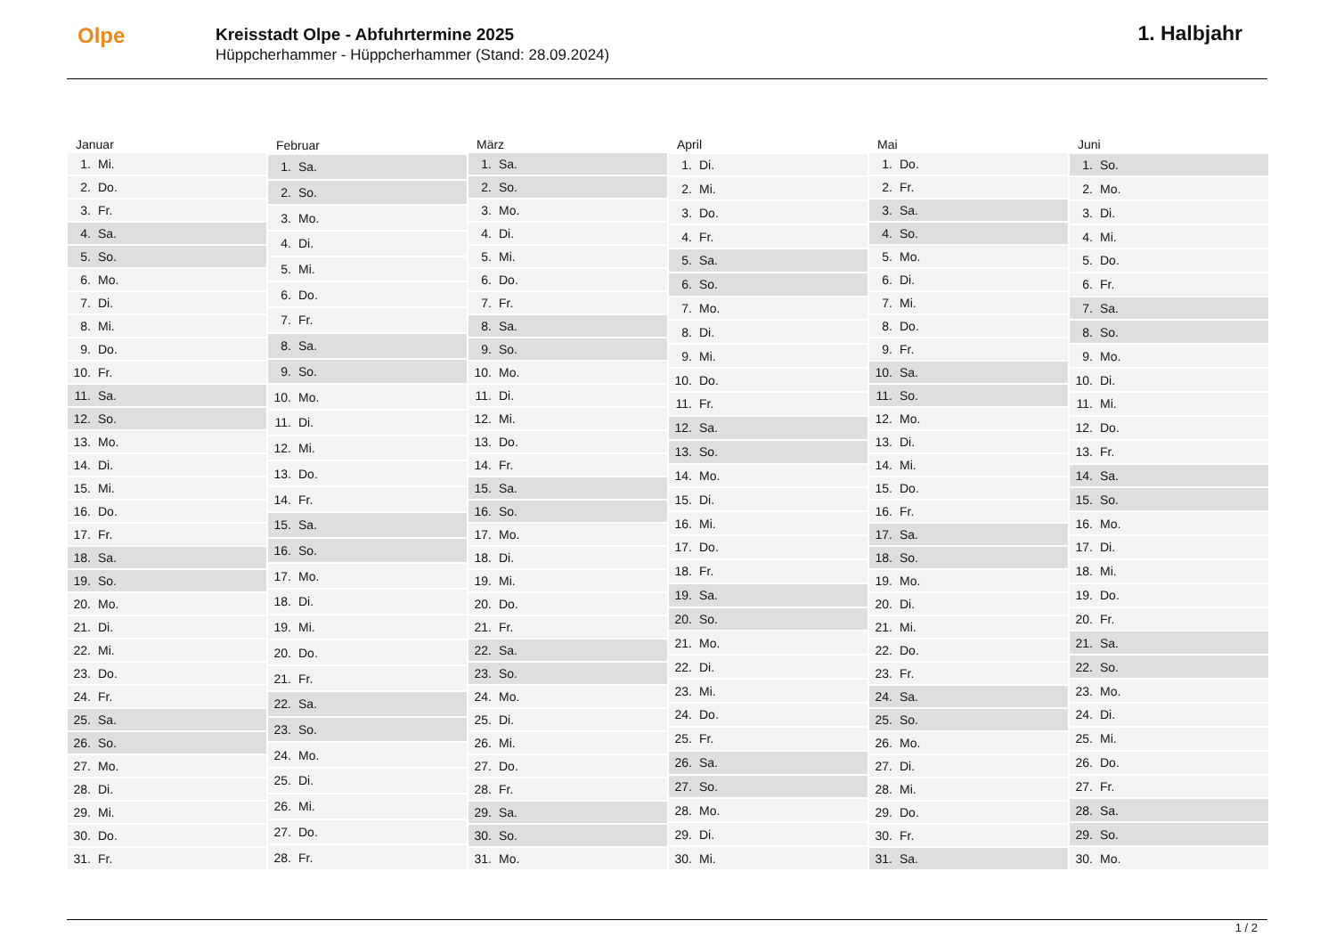Olpe
Kreisstadt Olpe - Abfuhrtermine 2025
Hüppcherhammer - Hüppcherhammer (Stand: 28.09.2024)
1. Halbjahr
| Januar | |
| --- | --- |
| 1. | Mi. |
| 2. | Do. |
| 3. | Fr. |
| 4. | Sa. |
| 5. | So. |
| 6. | Mo. |
| 7. | Di. |
| 8. | Mi. |
| 9. | Do. |
| 10. | Fr. |
| 11. | Sa. |
| 12. | So. |
| 13. | Mo. |
| 14. | Di. |
| 15. | Mi. |
| 16. | Do. |
| 17. | Fr. |
| 18. | Sa. |
| 19. | So. |
| 20. | Mo. |
| 21. | Di. |
| 22. | Mi. |
| 23. | Do. |
| 24. | Fr. |
| 25. | Sa. |
| 26. | So. |
| 27. | Mo. |
| 28. | Di. |
| 29. | Mi. |
| 30. | Do. |
| 31. | Fr. |
| Februar | |
| --- | --- |
| 1. | Sa. |
| 2. | So. |
| 3. | Mo. |
| 4. | Di. |
| 5. | Mi. |
| 6. | Do. |
| 7. | Fr. |
| 8. | Sa. |
| 9. | So. |
| 10. | Mo. |
| 11. | Di. |
| 12. | Mi. |
| 13. | Do. |
| 14. | Fr. |
| 15. | Sa. |
| 16. | So. |
| 17. | Mo. |
| 18. | Di. |
| 19. | Mi. |
| 20. | Do. |
| 21. | Fr. |
| 22. | Sa. |
| 23. | So. |
| 24. | Mo. |
| 25. | Di. |
| 26. | Mi. |
| 27. | Do. |
| 28. | Fr. |
| März | |
| --- | --- |
| 1. | Sa. |
| 2. | So. |
| 3. | Mo. |
| 4. | Di. |
| 5. | Mi. |
| 6. | Do. |
| 7. | Fr. |
| 8. | Sa. |
| 9. | So. |
| 10. | Mo. |
| 11. | Di. |
| 12. | Mi. |
| 13. | Do. |
| 14. | Fr. |
| 15. | Sa. |
| 16. | So. |
| 17. | Mo. |
| 18. | Di. |
| 19. | Mi. |
| 20. | Do. |
| 21. | Fr. |
| 22. | Sa. |
| 23. | So. |
| 24. | Mo. |
| 25. | Di. |
| 26. | Mi. |
| 27. | Do. |
| 28. | Fr. |
| 29. | Sa. |
| 30. | So. |
| 31. | Mo. |
| April | |
| --- | --- |
| 1. | Di. |
| 2. | Mi. |
| 3. | Do. |
| 4. | Fr. |
| 5. | Sa. |
| 6. | So. |
| 7. | Mo. |
| 8. | Di. |
| 9. | Mi. |
| 10. | Do. |
| 11. | Fr. |
| 12. | Sa. |
| 13. | So. |
| 14. | Mo. |
| 15. | Di. |
| 16. | Mi. |
| 17. | Do. |
| 18. | Fr. |
| 19. | Sa. |
| 20. | So. |
| 21. | Mo. |
| 22. | Di. |
| 23. | Mi. |
| 24. | Do. |
| 25. | Fr. |
| 26. | Sa. |
| 27. | So. |
| 28. | Mo. |
| 29. | Di. |
| 30. | Mi. |
| Mai | |
| --- | --- |
| 1. | Do. |
| 2. | Fr. |
| 3. | Sa. |
| 4. | So. |
| 5. | Mo. |
| 6. | Di. |
| 7. | Mi. |
| 8. | Do. |
| 9. | Fr. |
| 10. | Sa. |
| 11. | So. |
| 12. | Mo. |
| 13. | Di. |
| 14. | Mi. |
| 15. | Do. |
| 16. | Fr. |
| 17. | Sa. |
| 18. | So. |
| 19. | Mo. |
| 20. | Di. |
| 21. | Mi. |
| 22. | Do. |
| 23. | Fr. |
| 24. | Sa. |
| 25. | So. |
| 26. | Mo. |
| 27. | Di. |
| 28. | Mi. |
| 29. | Do. |
| 30. | Fr. |
| 31. | Sa. |
| Juni | |
| --- | --- |
| 1. | So. |
| 2. | Mo. |
| 3. | Di. |
| 4. | Mi. |
| 5. | Do. |
| 6. | Fr. |
| 7. | Sa. |
| 8. | So. |
| 9. | Mo. |
| 10. | Di. |
| 11. | Mi. |
| 12. | Do. |
| 13. | Fr. |
| 14. | Sa. |
| 15. | So. |
| 16. | Mo. |
| 17. | Di. |
| 18. | Mi. |
| 19. | Do. |
| 20. | Fr. |
| 21. | Sa. |
| 22. | So. |
| 23. | Mo. |
| 24. | Di. |
| 25. | Mi. |
| 26. | Do. |
| 27. | Fr. |
| 28. | Sa. |
| 29. | So. |
| 30. | Mo. |
1 / 2